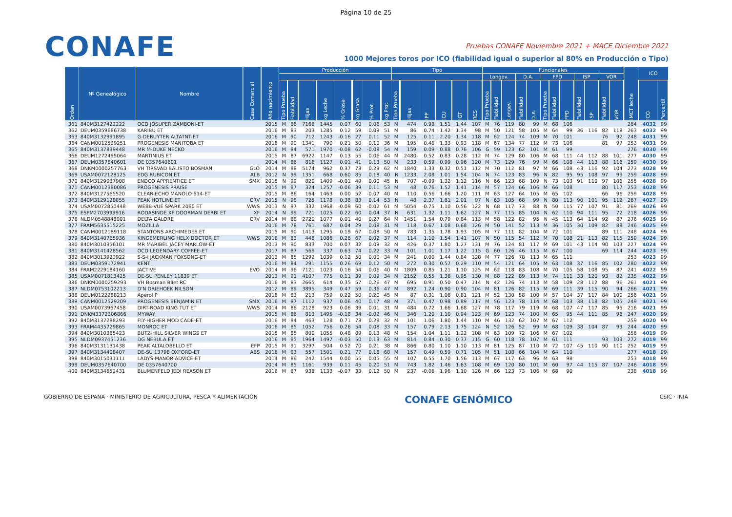Página 10 de 25
CONAFE
Pruebas CONAFE Noviembre 2021 + MACE Diciembre 2021
1000 Mejores toros por ICO (fiabilidad igual o superior al 80% en Producción o Tipo)
| Orden | Nº Genealógico | Nombre | Casa Comercial | Año nacimiento | Producción | | | | | | | | Tipo | | | | | | Funcionales | | | | | | | | | | | | IMCT leche | ICO | |
| --- | --- | --- | --- | --- | --- | --- | --- | --- | --- | --- | --- | --- | --- | --- | --- | --- | --- | --- | --- | --- | --- | --- | --- | --- | --- | --- | --- | --- | --- | --- | --- | --- | --- |
| | | | | | | | | | | | | | | | | | | | Longev. | | | D.A. | | FPD | | | ISP | | VOR | | | | |
| | | | | | Tipo Prueba | Fiabilidad | Hijas | kg Leche | % Grasa | kg Grasa | % Prot. | kg Prot. | Tipo Prueba | Hijas | IPP | ICU | IGT | RCS | Tipo Prueba | Fiabilidad | Longev. | Fiabilidad | D.A. | Tipo Prueba | Fiabilidad | FPD | Fiabilidad | ISP | Fiabilidad | VOR | | ICO | Percentil |
| 361 | 840M3127422222 | OCD JOSUPER ZAMBONI-ET | | 2015 | M | 86 | 7168 | 1445 | 0.07 | 60 | 0.06 | 53 | M | 474 | 0.98 | 1.51 | 1.44 | 107 | M | 76 | 119 | 80 | 99 | M | 68 | 106 | | | | | 264 | 4032 | 99 |
| 362 | DEUM0359686738 | KARIBU ET | | 2016 | M | 83 | 203 | 1285 | 0.12 | 59 | 0.09 | 51 | M | 86 | 0.74 | 1.42 | 1.34 | 98 | M | 50 | 121 | 58 | 105 | M | 64 | 99 | 36 | 116 | 82 | 118 | 263 | 4032 | 99 |
| 363 | 840M3132991895 | G-DERUYTER ALTATNT-ET | | 2016 | M | 90 | 712 | 1243 | -0.16 | 27 | 0.11 | 52 | M | 125 | 0.11 | 2.20 | 1.34 | 118 | M | 62 | 124 | 74 | 109 | M | 70 | 101 | | | 76 | 92 | 248 | 4031 | 99 |
| 364 | CANM0012529251 | PROGENESIS MANITOBA ET | | 2016 | M | 90 | 1341 | 790 | 0.21 | 50 | 0.10 | 36 | M | 195 | 0.46 | 1.33 | 0.93 | 118 | M | 67 | 134 | 77 | 112 | M | 73 | 106 | | | 81 | 97 | 253 | 4031 | 99 |
| 365 | 840M3137839448 | MR M-DUKE NECKO | | 2016 | M | 84 | 571 | 1970 | -0.08 | 62 | -0.08 | 54 | M | 159 | 0.09 | 0.88 | 0.76 | 106 | G | 59 | 123 | 62 | 101 | M | 61 | 99 | | | | | 276 | 4030 | 99 |
| 366 | DEUM1272495064 | MARTINIUS ET | | 2015 | M | 87 | 6922 | 1147 | 0.13 | 55 | 0.06 | 44 | M | 2480 | 0.52 | 0.83 | 0.28 | 112 | M | 74 | 129 | 80 | 106 | M | 68 | 111 | 44 | 112 | 88 | 101 | 277 | 4030 | 99 |
| 367 | DEUM0357640601 | DE 0357640601 | | 2014 | M | 86 | 816 | 1127 | 0.01 | 41 | 0.13 | 50 | M | 233 | 0.59 | 0.99 | 0.96 | 120 | M | 73 | 129 | 76 | 99 | M | 66 | 108 | 44 | 113 | 88 | 116 | 259 | 4030 | 99 |
| 368 | DNKM0000257763 | VH TIRSVAD BALISTO BOSMAN | GLO | 2014 | M | 88 | 5174 | 962 | 0.37 | 73 | 0.29 | 62 | M | 1840 | 1.33 | 0.32 | 0.51 | 112 | M | 70 | 112 | 81 | 97 | M | 66 | 108 | 43 | 116 | 92 | 104 | 273 | 4028 | 99 |
| 369 | USAM0072128125 | EDG RUBICON ET | ALB | 2012 | N | 99 | 1351 | 668 | 0.60 | 85 | 0.18 | 40 | N | 1233 | 2.08 | 1.01 | 1.54 | 104 | N | 74 | 123 | 83 | 96 | N | 82 | 95 | 95 | 108 | 97 | 99 | 259 | 4028 | 99 |
| 370 | 840M3129037908 | ENDCO APPRENTICE ET | SMX | 2015 | N | 99 | 820 | 1409 | -0.01 | 49 | 0.00 | 45 | N | 707 | -0.09 | 1.32 | 1.12 | 116 | N | 66 | 123 | 68 | 109 | N | 73 | 103 | 91 | 110 | 97 | 106 | 255 | 4028 | 99 |
| 371 | CANM0012380086 | PROGENESIS PRAISE | | 2015 | M | 87 | 324 | 1257 | -0.06 | 39 | 0.11 | 53 | M | 48 | 0.76 | 1.52 | 1.41 | 114 | M | 57 | 124 | 66 | 106 | M | 66 | 108 | | | 80 | 117 | 253 | 4028 | 99 |
| 372 | 840M3127565520 | CLEAR-ECHO MANOLO 614-ET | | 2015 | M | 86 | 164 | 1463 | 0.00 | 52 | -0.07 | 40 | M | 110 | 0.56 | 1.66 | 1.20 | 111 | M | 63 | 127 | 64 | 105 | M | 65 | 102 | | | 66 | 96 | 259 | 4028 | 99 |
| 373 | 840M3129128855 | PEAK HOTLINE ET | CRV | 2015 | N | 98 | 725 | 1178 | 0.38 | 83 | 0.14 | 53 | N | 48 | 2.37 | 1.61 | 2.01 | 97 | N | 63 | 105 | 68 | 99 | N | 80 | 113 | 90 | 101 | 95 | 112 | 267 | 4027 | 99 |
| 374 | USAM0072850448 | WEBB-VUE SPARK 2060 ET | WWS | 2013 | N | 97 | 332 | 1968 | -0.09 | 60 | -0.02 | 61 | M | 5054 | -0.75 | 1.10 | 0.56 | 122 | N | 68 | 117 | 73 | 88 | N | 50 | 115 | 77 | 107 | 91 | 81 | 269 | 4026 | 99 |
| 375 | ESPM2703999916 | RODASINDE XF DOORMAN DERBI ET | XF | 2014 | N | 99 | 721 | 1025 | 0.22 | 60 | 0.04 | 37 | N | 631 | 1.32 | 1.11 | 1.62 | 127 | N | 77 | 115 | 85 | 104 | N | 62 | 110 | 94 | 111 | 95 | 72 | 218 | 4026 | 99 |
| 376 | NLDM0548848001 | DELTA GALORE | CRV | 2014 | M | 88 | 2720 | 1077 | 0.01 | 40 | 0.27 | 64 | M | 1451 | 1.54 | 0.79 | 0.84 | 113 | M | 58 | 122 | 82 | 95 | N | 45 | 113 | 64 | 114 | 92 | 87 | 276 | 4025 | 99 |
| 377 | FRAM5635515225 | MOZILLA | | 2016 | M | 78 | 761 | 687 | 0.04 | 29 | 0.08 | 31 | M | 118 | 0.67 | 1.08 | 0.68 | 126 | M | 50 | 141 | 52 | 113 | M | 36 | 105 | 30 | 109 | 82 | 88 | 246 | 4025 | 99 |
| 378 | CANM0012189118 | STANTONS ARCHIMEDES ET | | 2015 | M | 90 | 1413 | 1295 | 0.19 | 67 | 0.08 | 50 | M | 783 | 1.35 | 1.78 | 1.93 | 105 | M | 77 | 111 | 82 | 104 | M | 72 | 101 | | | 89 | 111 | 248 | 4024 | 99 |
| 379 | 840M3140765936 | KINGEMERLING HELX DOCTOR ET | WWS | 2016 | M | 83 | 448 | 1086 | 0.26 | 67 | 0.02 | 37 | M | 114 | 1.10 | 1.54 | 1.41 | 107 | N | 50 | 115 | 54 | 112 | M | 70 | 108 | 21 | 113 | 82 | 115 | 259 | 4024 | 99 |
| 380 | 840M3010356101 | MR MARIBEL JACEY MARLOW-ET | | 2013 | M | 90 | 833 | 700 | 0.07 | 32 | 0.09 | 32 | M | 426 | 0.37 | 1.80 | 1.27 | 131 | M | 76 | 124 | 81 | 117 | M | 69 | 101 | 43 | 114 | 90 | 103 | 227 | 4024 | 99 |
| 381 | 840M3141428562 | OCD LEGENDARY COFFEE-ET | | 2017 | M | 87 | 569 | 337 | 0.63 | 74 | 0.22 | 33 | M | 101 | 1.01 | 1.17 | 1.22 | 115 | G | 60 | 126 | 46 | 115 | M | 67 | 100 | | | 69 | 114 | 244 | 4023 | 99 |
| 382 | 840M3013923922 | S-S-I JACKMAN FOXSONG-ET | | 2013 | M | 85 | 1292 | 1039 | 0.12 | 50 | 0.00 | 34 | M | 241 | 0.00 | 1.44 | 0.84 | 128 | M | 77 | 126 | 78 | 113 | M | 65 | 111 | | | | | 253 | 4023 | 99 |
| 383 | DEUM0359172941 | KENT | | 2016 | M | 84 | 291 | 1155 | 0.26 | 69 | 0.12 | 50 | M | 272 | 0.30 | 0.57 | 0.29 | 110 | M | 54 | 121 | 64 | 105 | M | 63 | 108 | 37 | 116 | 85 | 102 | 280 | 4022 | 99 |
| 384 | FRAM2229184160 | JACTIVE | EVO | 2014 | M | 96 | 7121 | 1023 | 0.16 | 54 | 0.06 | 40 | M | 1809 | 0.85 | 1.21 | 1.10 | 125 | M | 62 | 118 | 83 | 108 | M | 70 | 105 | 58 | 108 | 95 | 87 | 241 | 4022 | 99 |
| 385 | USAM0071813425 | DE-SU PENLEY 11839 ET | | 2013 | M | 91 | 4107 | 775 | 0.11 | 39 | 0.09 | 34 | M | 2152 | 0.55 | 1.36 | 0.95 | 130 | M | 88 | 122 | 89 | 113 | M | 74 | 111 | 33 | 120 | 93 | 82 | 235 | 4022 | 99 |
| 386 | DNKM0000259293 | VH Bosman Bliet RC | | 2016 | M | 83 | 2665 | 614 | 0.35 | 57 | 0.26 | 47 | M | 695 | 0.91 | 0.50 | 0.47 | 114 | N | 42 | 126 | 74 | 113 | M | 58 | 109 | 28 | 112 | 88 | 96 | 261 | 4021 | 99 |
| 387 | NLDM0753102213 | D'N DRIEHOEK NILSON | | 2012 | M | 89 | 3895 | 349 | 0.47 | 59 | 0.36 | 47 | M | 892 | 1.24 | 0.90 | 0.90 | 104 | M | 81 | 126 | 82 | 115 | M | 69 | 111 | 39 | 115 | 90 | 94 | 266 | 4021 | 99 |
| 388 | DEUM0122288213 | Aperol P | | 2016 | M | 83 | 213 | 759 | 0.22 | 50 | 0.20 | 45 | M | 87 | 0.31 | 1.06 | 0.81 | 121 | M | 52 | 130 | 58 | 100 | M | 57 | 104 | 37 | 117 | 84 | 100 | 256 | 4021 | 99 |
| 389 | CANM0012529209 | PROGENESIS BENJAMIN ET | SMX | 2016 | M | 87 | 1112 | 937 | 0.06 | 40 | 0.17 | 48 | M | 371 | 0.47 | 0.98 | 0.89 | 117 | M | 56 | 123 | 78 | 114 | M | 68 | 103 | 38 | 118 | 82 | 105 | 249 | 4021 | 99 |
| 390 | USAM0073967458 | DIRT-ROAD KING TUT ET | WWS | 2014 | M | 86 | 2128 | 923 | 0.06 | 39 | 0.01 | 31 | M | 484 | 0.72 | 1.66 | 1.68 | 127 | M | 78 | 117 | 79 | 119 | M | 68 | 107 | 47 | 117 | 85 | 95 | 216 | 4021 | 99 |
| 391 | DNKM3372306866 | MYWAY | | 2015 | M | 86 | 813 | 1495 | -0.18 | 34 | -0.02 | 46 | M | 346 | 1.20 | 1.10 | 0.94 | 123 | M | 69 | 123 | 74 | 100 | M | 65 | 95 | 44 | 111 | 85 | 96 | 247 | 4020 | 99 |
| 392 | 840M3137288293 | FLY-HIGHER MOD CADE-ET | | 2016 | M | 84 | 463 | 128 | 0.71 | 73 | 0.28 | 32 | M | 101 | 1.06 | 1.80 | 1.44 | 110 | M | 46 | 132 | 62 | 107 | M | 67 | 112 | | | | | 259 | 4020 | 99 |
| 393 | FRAM4435729865 | MONROC ET | | 2016 | M | 85 | 1052 | 756 | 0.26 | 54 | 0.08 | 33 | M | 157 | 0.79 | 2.13 | 1.75 | 124 | N | 52 | 126 | 52 | 99 | M | 68 | 109 | 38 | 104 | 87 | 93 | 244 | 4020 | 99 |
| 394 | 840M3010365423 | BUTZ-HILL SILVER WINGS ET | | 2015 | M | 85 | 800 | 1055 | 0.48 | 89 | 0.13 | 48 | M | 154 | 1.04 | 1.11 | 1.22 | 108 | M | 63 | 109 | 72 | 106 | M | 67 | 102 | | | | | 256 | 4019 | 99 |
| 395 | NLDM0937451236 | DG NEBULA ET | | 2016 | M | 85 | 1964 | 1497 | -0.03 | 50 | 0.13 | 63 | M | 814 | 0.84 | 0.30 | 0.37 | 115 | G | 60 | 118 | 78 | 107 | M | 61 | 111 | | | 93 | 103 | 272 | 4019 | 99 |
| 396 | 840M3131131438 | PEAK ALTALOBELLO ET | EFP | 2015 | M | 91 | 3297 | 504 | 0.52 | 70 | 0.21 | 38 | M | 866 | 0.80 | 1.10 | 1.10 | 113 | M | 81 | 125 | 87 | 110 | M | 72 | 107 | 45 | 110 | 90 | 110 | 252 | 4019 | 99 |
| 397 | 840M3134408407 | DE-SU 13798 OXFORD-ET | ABS | 2016 | M | 83 | 557 | 1501 | 0.21 | 77 | 0.18 | 68 | M | 157 | 0.49 | 0.59 | 0.71 | 105 | M | 51 | 108 | 66 | 104 | M | 64 | 110 | | | | | 277 | 4018 | 99 |
| 398 | 840M3015031111 | LADYS-MANOR ADVICE-ET | | 2014 | M | 86 | 242 | 1544 | 0.00 | 55 | 0.05 | 55 | M | 107 | 0.55 | 1.70 | 1.56 | 113 | M | 67 | 117 | 63 | 96 | M | 63 | 98 | | | | | 253 | 4018 | 99 |
| 399 | DEUM0357640700 | DE 0357640700 | | 2014 | M | 85 | 1161 | 939 | 0.11 | 45 | 0.20 | 51 | M | 743 | 1.82 | 1.46 | 1.63 | 108 | M | 69 | 120 | 80 | 101 | M | 60 | 97 | 44 | 115 | 87 | 107 | 246 | 4018 | 99 |
| 400 | 840M3134652431 | BLUMENFELD JEDI REASON ET | | 2016 | M | 87 | 938 | 1133 | -0.07 | 33 | 0.12 | 50 | M | 237 | -0.06 | 1.96 | 1.10 | 126 | M | 66 | 123 | 73 | 106 | M | 68 | 90 | | | | | 238 | 4018 | 99 |
GOBIERNO DE ESPAÑA · MINISTERIO DE AGRICULTURA, PESCA Y ALIMENTACIÓN
CONAFE GENÓMICO
CSIC · INIA